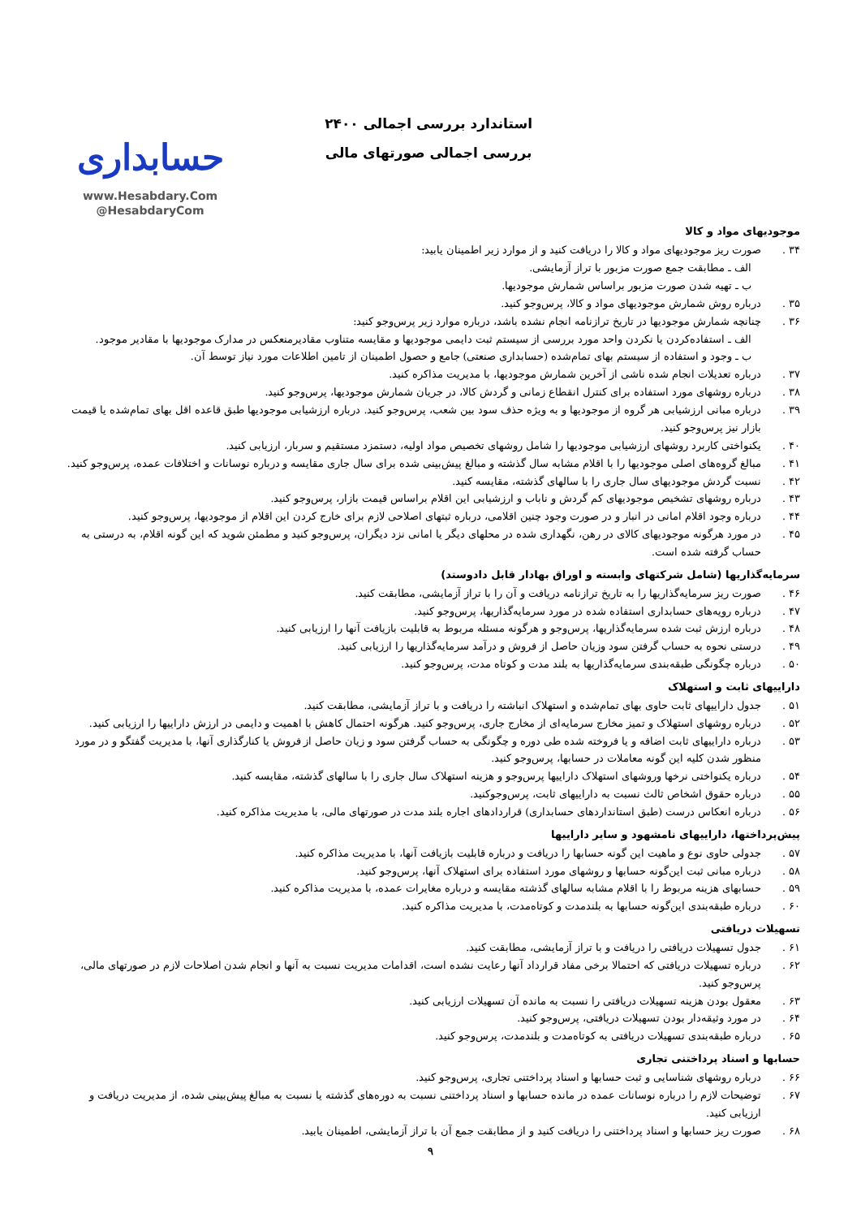استاندارد بررسی اجمالی ۲۴۰۰
بررسی اجمالی صورتهای مالی
حسابداری
www.Hesabdary.Com
@HesabdaryCom
موجودیهای مواد و کالا
۳۴ . صورت ریز موجودیهای مواد و کالا را دریافت کنید و از موارد زیر اطمینان یابید:
الف ـ مطابقت جمع صورت مزبور با تراز آزمایشی.
ب ـ تهیه شدن صورت مزبور براساس شمارش موجودیها.
۳۵ . درباره روش شمارش موجودیهای مواد و کالا، پرس‌وجو کنید.
۳۶ . چنانچه شمارش موجودیها در تاریخ ترازنامه انجام نشده باشد، درباره موارد زیر پرس‌وجو کنید:
الف ـ استفاده‌کردن یا نکردن واحد مورد بررسی از سیستم ثبت دایمی موجودیها و مقایسه متناوب مقادیرمنعکس در مدارک موجودیها با مقادیر موجود.
ب ـ وجود و استفاده از سیستم بهای تمام‌شده (حسابداری صنعتی) جامع و حصول اطمینان از تامین اطلاعات مورد نیاز توسط آن.
۳۷ . درباره تعدیلات انجام شده ناشی از آخرین شمارش موجودیها، با مدیریت مذاکره کنید.
۳۸ . درباره روشهای مورد استفاده برای کنترل انقطاع زمانی و گردش کالا، در جریان شمارش موجودیها، پرس‌وجو کنید.
۳۹ . درباره مبانی ارزشیابی هر گروه از موجودیها و به ویژه حذف سود بین شعب، پرس‌وجو کنید. درباره ارزشیابی موجودیها طبق قاعده اقل بهای تمام‌شده یا قیمت بازار نیز پرس‌وجو کنید.
۴۰ . یکنواختی کاربرد روشهای ارزشیابی موجودیها را شامل روشهای تخصیص مواد اولیه، دستمزد مستقیم و سربار، ارزیابی کنید.
۴۱ . مبالغ گروه‌های اصلی موجودیها را با اقلام مشابه سال گذشته و مبالغ پیش‌بینی شده برای سال جاری مقایسه و درباره نوسانات و اختلافات عمده، پرس‌وجو کنید.
۴۲ . نسبت گردش موجودیهای سال جاری را با سالهای گذشته، مقایسه کنید.
۴۳ . درباره روشهای تشخیص موجودیهای کم گردش و ناباب و ارزشیابی این اقلام براساس قیمت بازار، پرس‌وجو کنید.
۴۴ . درباره وجود اقلام امانی در انبار و در صورت وجود چنین اقلامی، درباره ثبتهای اصلاحی لازم برای خارج کردن این اقلام از موجودیها، پرس‌وجو کنید.
۴۵ . در مورد هرگونه موجودیهای کالای در رهن، نگهداری شده در محلهای دیگر یا امانی نزد دیگران، پرس‌وجو کنید و مطمئن شوید که این گونه اقلام، به درستی به حساب گرفته شده است.
سرمایه‌گذاریها (شامل شرکتهای وابسته و اوراق بهادار قابل دادوستد)
۴۶ . صورت ریز سرمایه‌گذاریها را به تاریخ ترازنامه دریافت و آن را با تراز آزمایشی، مطابقت کنید.
۴۷ . درباره رویه‌های حسابداری استفاده شده در مورد سرمایه‌گذاریها، پرس‌وجو کنید.
۴۸ . درباره ارزش ثبت شده سرمایه‌گذاریها، پرس‌وجو و هرگونه مسئله مربوط به قابلیت بازیافت آنها را ارزیابی کنید.
۴۹ . درستی نحوه به حساب گرفتن سود وزیان حاصل از فروش و درآمد سرمایه‌گذاریها را ارزیابی کنید.
۵۰ . درباره چگونگی طبقه‌بندی سرمایه‌گذاریها به بلند مدت و کوتاه مدت، پرس‌وجو کنید.
داراییهای ثابت و استهلاک
۵۱ . جدول داراییهای ثابت حاوی بهای تمام‌شده و استهلاک انباشته را دریافت و با تراز آزمایشی، مطابقت کنید.
۵۲ . درباره روشهای استهلاک و تمیز مخارج سرمایه‌ای از مخارج جاری، پرس‌وجو کنید. هرگونه احتمال کاهش با اهمیت و دایمی در ارزش داراییها را ارزیابی کنید.
۵۳ . درباره داراییهای ثابت اضافه و یا فروخته شده طی دوره و چگونگی به حساب گرفتن سود و زیان حاصل از فروش یا کنارگذاری آنها، با مدیریت گفتگو و در مورد منظور شدن کلیه این گونه معاملات در حسابها، پرس‌وجو کنید.
۵۴ . درباره یکنواختی نرخها وروشهای استهلاک داراییها پرس‌وجو و هزینه استهلاک سال جاری را با سالهای گذشته، مقایسه کنید.
۵۵ . درباره حقوق اشخاص ثالث نسبت به داراییهای ثابت، پرس‌وجوکنید.
۵۶ . درباره انعکاس درست (طبق استانداردهای حسابداری) قراردادهای اجاره بلند مدت در صورتهای مالی، با مدیریت مذاکره کنید.
پیش‌پرداختها، داراییهای نامشهود و سایر داراییها
۵۷ . جدولی حاوی نوع و ماهیت این گونه حسابها را دریافت و درباره قابلیت بازیافت آنها، با مدیریت مذاکره کنید.
۵۸ . درباره مبانی ثبت این‌گونه حسابها و روشهای مورد استفاده برای استهلاک آنها، پرس‌وجو کنید.
۵۹ . حسابهای هزینه مربوط را با اقلام مشابه سالهای گذشته مقایسه و درباره مغایرات عمده، با مدیریت مذاکره کنید.
۶۰ . درباره طبقه‌بندی این‌گونه حسابها به بلندمدت و کوتاه‌مدت، با مدیریت مذاکره کنید.
تسهیلات دریافتی
۶۱ . جدول تسهیلات دریافتی را دریافت و با تراز آزمایشی، مطابقت کنید.
۶۲ . درباره تسهیلات دریافتی که احتمالا برخی مفاد قرارداد آنها رعایت نشده است، اقدامات مدیریت نسبت به آنها و انجام شدن اصلاحات لازم در صورتهای مالی، پرس‌وجو کنید.
۶۳ . معقول بودن هزینه تسهیلات دریافتی را نسبت به مانده آن تسهیلات ارزیابی کنید.
۶۴ . در مورد وثیقه‌دار بودن تسهیلات دریافتی، پرس‌وجو کنید.
۶۵ . درباره طبقه‌بندی تسهیلات دریافتی به کوتاه‌مدت و بلندمدت، پرس‌وجو کنید.
حسابها و اسناد پرداختنی تجاری
۶۶ . درباره روشهای شناسایی و ثبت حسابها و اسناد پرداختنی تجاری، پرس‌وجو کنید.
۶۷ . توضیحات لازم را درباره نوسانات عمده در مانده حسابها و اسناد پرداختنی نسبت به دوره‌های گذشته یا نسبت به مبالغ پیش‌بینی شده، از مدیریت دریافت و ارزیابی کنید.
۶۸ . صورت ریز حسابها و اسناد پرداختنی را دریافت کنید و از مطابقت جمع آن با تراز آزمایشی، اطمینان یابید.
۹